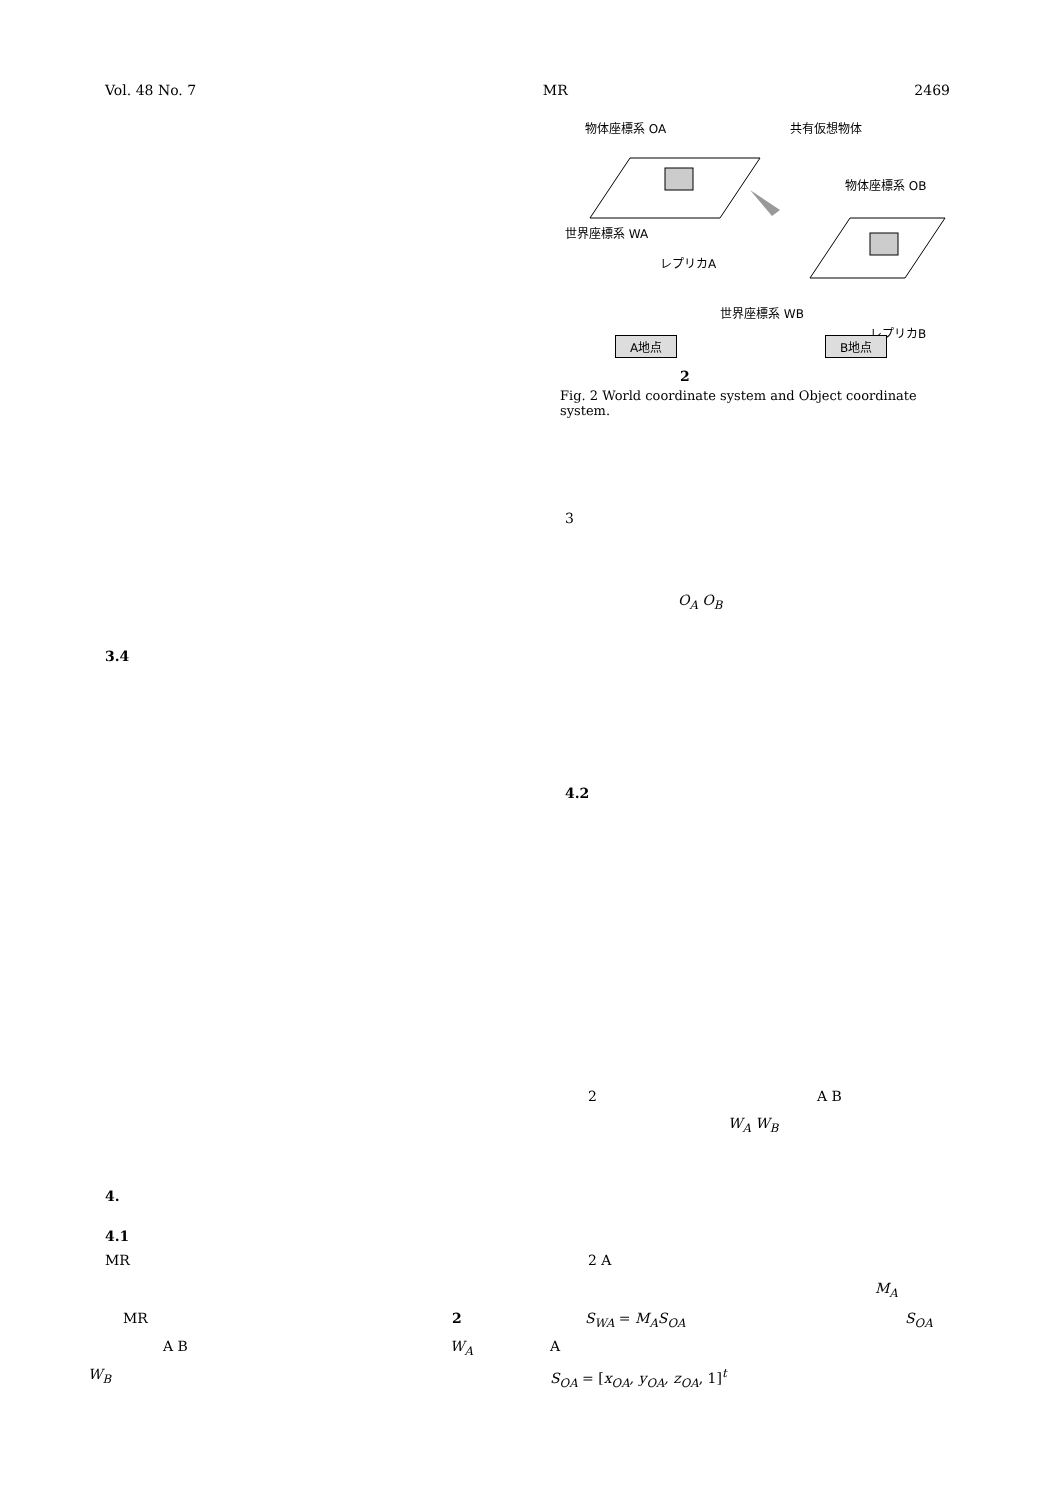Vol. 48 No. 7 MR 2469
物体座標系 OA
共有仮想物体
物体座標系 OB
世界座標系 WA
レプリカA
世界座標系 WB
レプリカB
A地点 B地点
2
Fig. 2 World coordinate system and Object coordinate system.
3
O<sub>A</sub> O<sub>B</sub>
3.4
4.2
2 A B
W<sub>A</sub> W<sub>B</sub>
4.
4.1
MR 2 A
M<sub>A</sub>
MR 2 S<sub>WA</sub> = M<sub>A</sub>S<sub>OA</sub> S<sub>OA</sub>
A B W<sub>A</sub> A
W<sub>B</sub> S<sub>OA</sub> = [x<sub>OA</sub>, y<sub>OA</sub>, z<sub>OA</sub>, 1]<sup>t</sup>